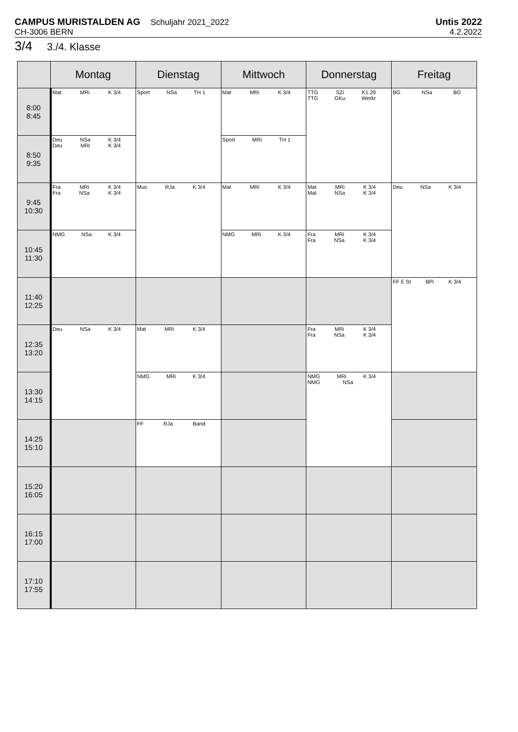CAMPUS MURISTALDEN AG Schuljahr 2021_2022 Untis 2022
CH-3006 BERN 4.2.2022
3/4 3./4. Klasse
| | Montag | Dienstag | Mittwoch | Donnerstag | Freitag |
| --- | --- | --- | --- | --- | --- |
| 8:00 8:45 | Mat MRi K 3/4 | Sport NSa TH 1 | Mat MRi K 3/4 | TTG SZi K1.29 TTG GKu Werkr | BG NSa BG |
| 8:50 9:35 | Deu NSa K 3/4 Deu MRi K 3/4 | | Sport MRi TH 1 | | |
| 9:45 10:30 | Fra MRi K 3/4 Fra NSa K 3/4 | Mus RJa K 3/4 | Mat MRi K 3/4 | Mat MRi K 3/4 Mat NSa K 3/4 | Deu NSa K 3/4 |
| 10:45 11:30 | NMG NSa K 3/4 | | NMG MRi K 3/4 | Fra MRi K 3/4 Fra NSa K 3/4 | |
| 11:40 12:25 | | | | | FF E St BPi K 3/4 |
| 12:35 13:20 | Deu NSa K 3/4 | Mat MRi K 3/4 | | Fra MRi K 3/4 Fra NSa K 3/4 | |
| 13:30 14:15 | | NMG MRi K 3/4 | | NMG MRi K 3/4 NMG NSa | |
| 14:25 15:10 | | FF RJa Band | | | |
| 15:20 16:05 | | | | | |
| 16:15 17:00 | | | | | |
| 17:10 17:55 | | | | | |